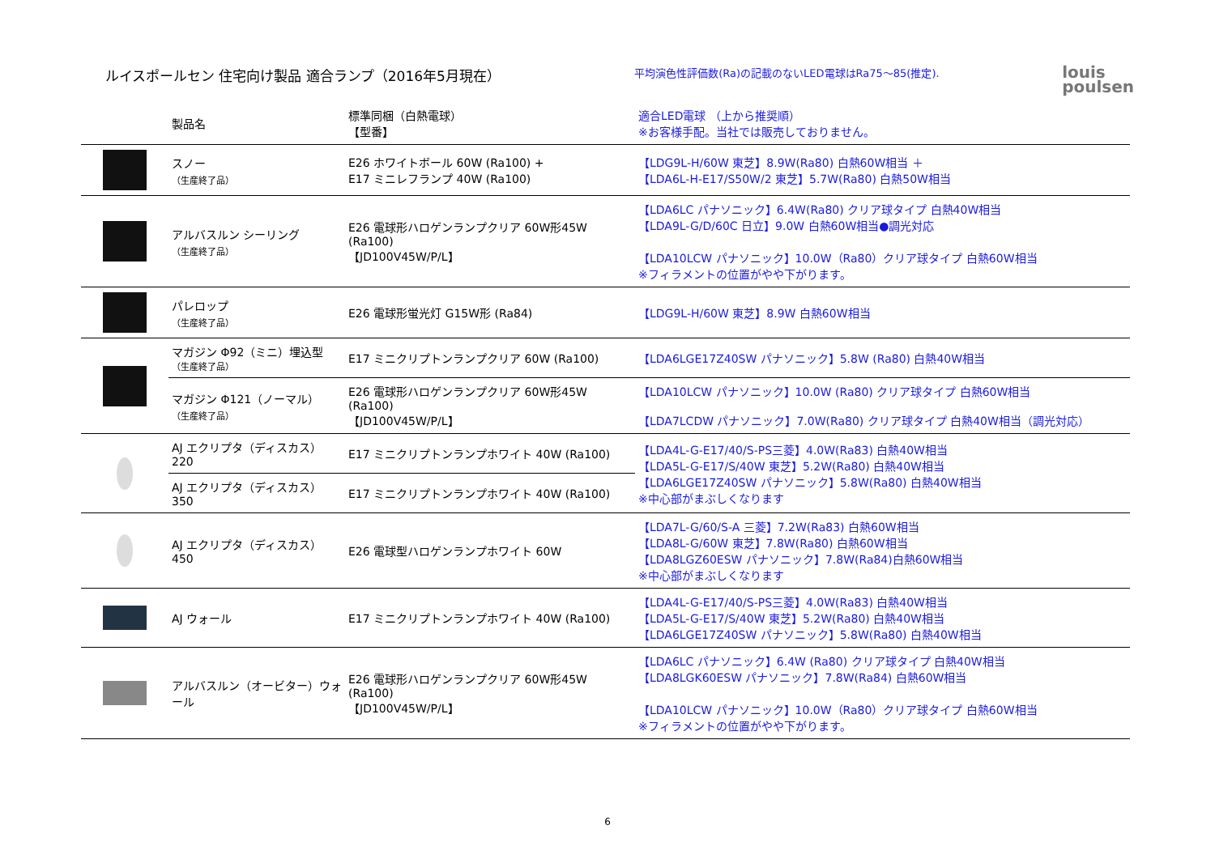ルイスポールセン 住宅向け製品 適合ランプ（2016年5月現在）
平均演色性評価数(Ra)の記載のないLED電球はRa75～85(推定).
louis
poulsen
| | 製品名 | 標準同梱（白熱電球） 【型番】 | 適合LED電球 （上から推奨順） ※お客様手配。当社では販売しておりません。 |
| --- | --- | --- | --- |
| | スノー （生産終了品） | E26 ホワイトボール 60W (Ra100) + E17 ミニレフランプ 40W (Ra100) | 【LDG9L-H/60W 東芝】8.9W(Ra80) 白熱60W相当 ＋ 【LDA6L-H-E17/S50W/2 東芝】5.7W(Ra80) 白熱50W相当 |
| | アルバスルン シーリング （生産終了品） | E26 電球形ハロゲンランプクリア 60W形45W (Ra100) 【JD100V45W/P/L】 | 【LDA6LC パナソニック】6.4W(Ra80) クリア球タイプ 白熱40W相当 【LDA9L-G/D/60C 日立】9.0W 白熱60W相当●調光対応 【LDA10LCW パナソニック】10.0W（Ra80）クリア球タイプ 白熱60W相当 ※フィラメントの位置がやや下がります。 |
| | パレロップ （生産終了品） | E26 電球形蛍光灯 G15W形 (Ra84) | 【LDG9L-H/60W 東芝】8.9W 白熱60W相当 |
| | マガジン Φ92（ミニ）埋込型 （生産終了品） | E17 ミニクリプトンランプクリア 60W (Ra100) | 【LDA6LGE17Z40SW パナソニック】5.8W (Ra80) 白熱40W相当 |
| | マガジン Φ121（ノーマル） （生産終了品） | E26 電球形ハロゲンランプクリア 60W形45W (Ra100) 【JD100V45W/P/L】 | 【LDA10LCW パナソニック】10.0W (Ra80) クリア球タイプ 白熱60W相当 【LDA7LCDW パナソニック】7.0W(Ra80) クリア球タイプ 白熱40W相当（調光対応） |
| | AJ エクリプタ（ディスカス）220 | E17 ミニクリプトンランプホワイト 40W (Ra100) | 【LDA4L-G-E17/40/S-PS三菱】4.0W(Ra83) 白熱40W相当 【LDA5L-G-E17/S/40W 東芝】5.2W(Ra80) 白熱40W相当 【LDA6LGE17Z40SW パナソニック】5.8W(Ra80) 白熱40W相当 ※中心部がまぶしくなります |
| | AJ エクリプタ（ディスカス）350 | E17 ミニクリプトンランプホワイト 40W (Ra100) | |
| | AJ エクリプタ（ディスカス）450 | E26 電球型ハロゲンランプホワイト 60W | 【LDA7L-G/60/S-A 三菱】7.2W(Ra83) 白熱60W相当 【LDA8L-G/60W 東芝】7.8W(Ra80) 白熱60W相当 【LDA8LGZ60ESW パナソニック】7.8W(Ra84)白熱60W相当 ※中心部がまぶしくなります |
| | AJ ウォール | E17 ミニクリプトンランプホワイト 40W (Ra100) | 【LDA4L-G-E17/40/S-PS三菱】4.0W(Ra83) 白熱40W相当 【LDA5L-G-E17/S/40W 東芝】5.2W(Ra80) 白熱40W相当 【LDA6LGE17Z40SW パナソニック】5.8W(Ra80) 白熱40W相当 |
| | アルバスルン（オービター）ウォール | E26 電球形ハロゲンランプクリア 60W形45W (Ra100) 【JD100V45W/P/L】 | 【LDA6LC パナソニック】6.4W (Ra80) クリア球タイプ 白熱40W相当 【LDA8LGK60ESW パナソニック】7.8W(Ra84) 白熱60W相当 【LDA10LCW パナソニック】10.0W（Ra80）クリア球タイプ 白熱60W相当 ※フィラメントの位置がやや下がります。 |
6